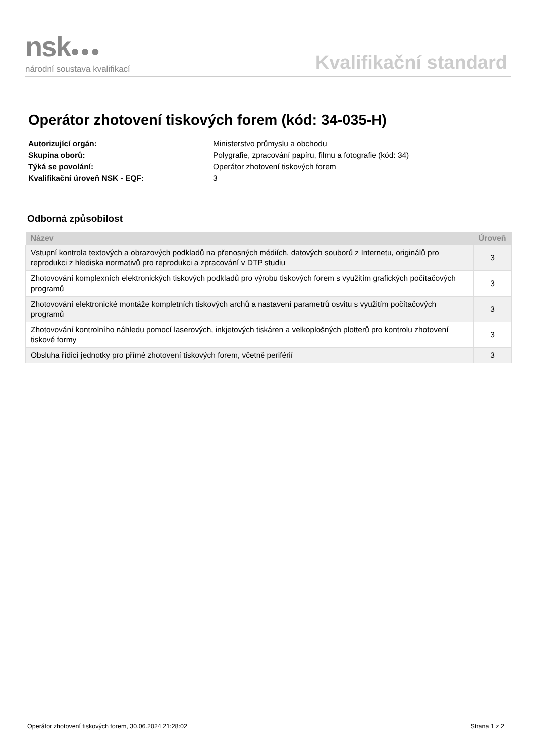nsk●●●
národní soustava kvalifikací
Kvalifikační standard
Operátor zhotovení tiskových forem (kód: 34-035-H)
| Autorizující orgán: | Ministerstvo průmyslu a obchodu |
| Skupina oborů: | Polygrafie, zpracování papíru, filmu a fotografie (kód: 34) |
| Týká se povolání: | Operátor zhotovení tiskových forem |
| Kvalifikační úroveň NSK - EQF: | 3 |
Odborná způsobilost
| Název | Úroveň |
| --- | --- |
| Vstupní kontrola textových a obrazových podkladů na přenosných médiích, datových souborů z Internetu, originálů pro reprodukci z hlediska normativů pro reprodukci a zpracování v DTP studiu | 3 |
| Zhotovování komplexních elektronických tiskových podkladů pro výrobu tiskových forem s využitím grafických počítačových programů | 3 |
| Zhotovování elektronické montáže kompletních tiskových archů a nastavení parametrů osvitu s využitím počítačových programů | 3 |
| Zhotovování kontrolního náhledu pomocí laserových, inkjetových tiskáren a velkoplošných plotterů pro kontrolu zhotovení tiskové formy | 3 |
| Obsluha řídicí jednotky pro přímé zhotovení tiskových forem, včetně periférií | 3 |
Operátor zhotovení tiskových forem, 30.06.2024 21:28:02 Strana 1 z 2